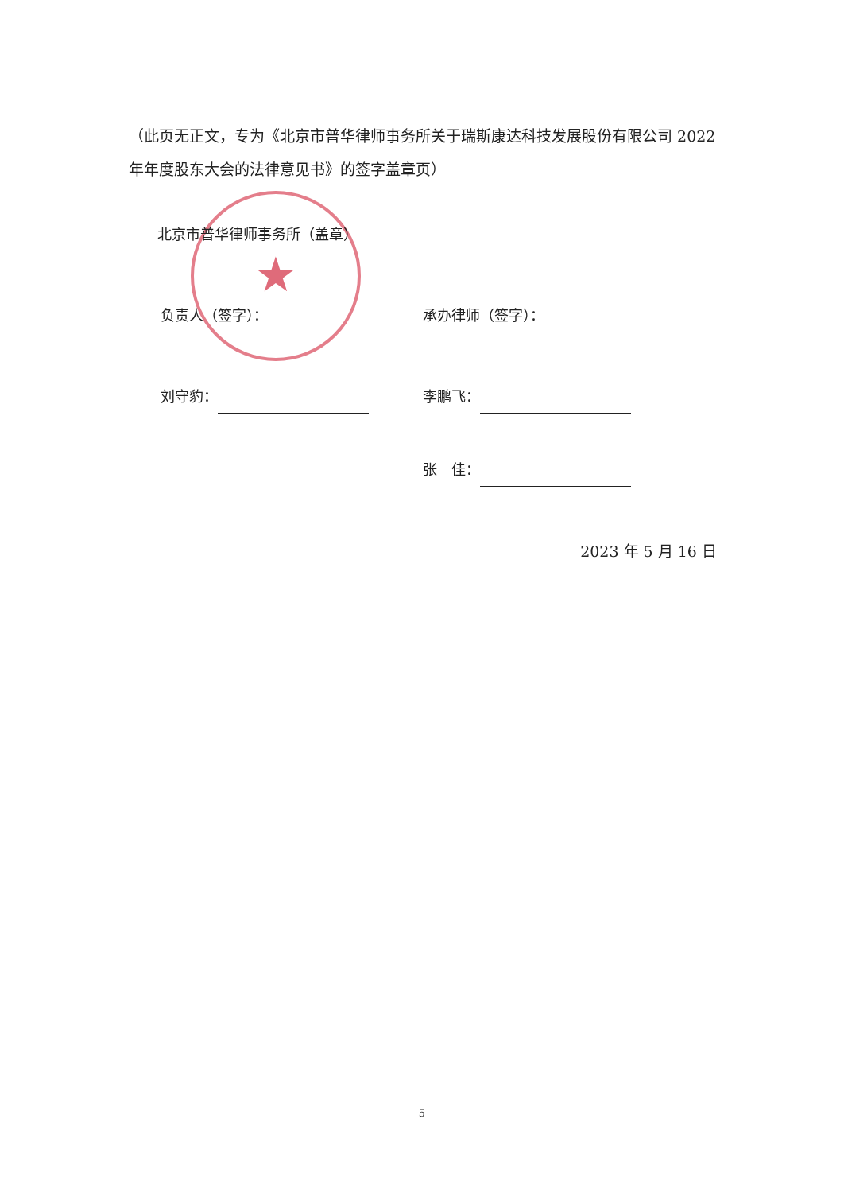★
（此页无正文，专为《北京市普华律师事务所关于瑞斯康达科技发展股份有限公司 2022 年年度股东大会的法律意见书》的签字盖章页）
北京市普华律师事务所（盖章）
负责人（签字）： 承办律师（签字）：
刘守豹： 李鹏飞：
张　佳：
2023 年 5 月 16 日
5